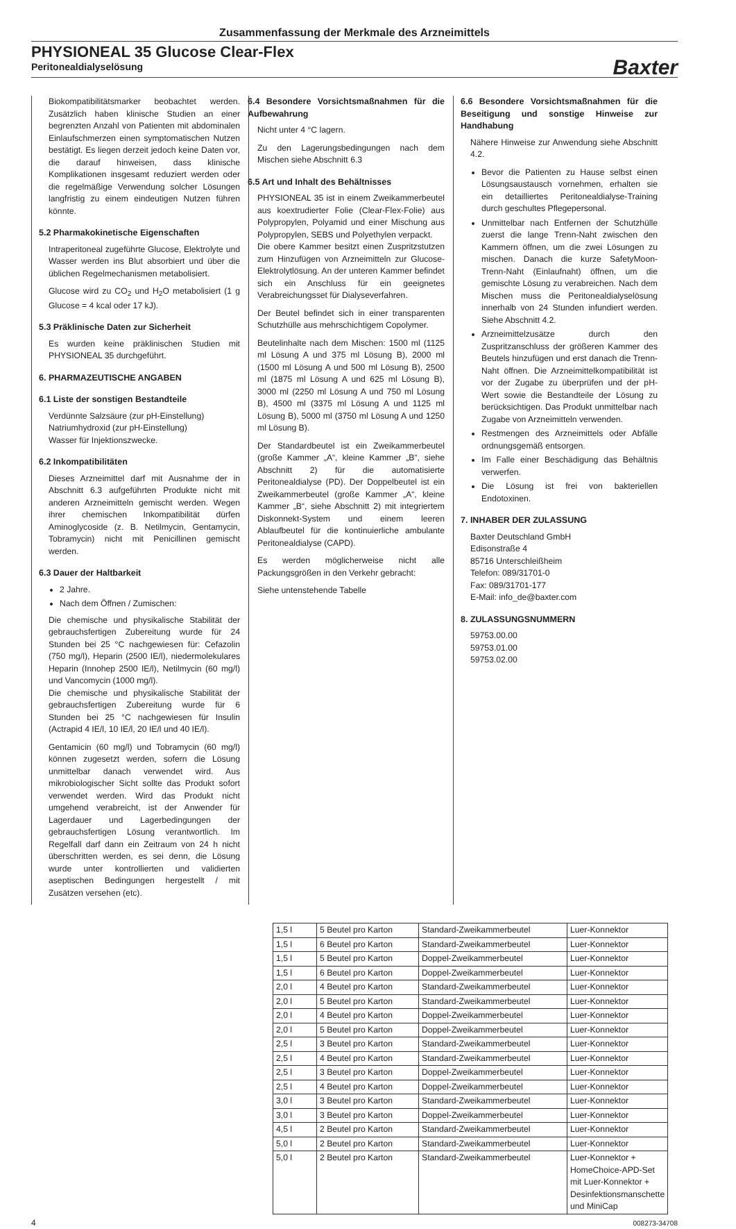Zusammenfassung der Merkmale des Arzneimittels
PHYSIONEAL 35 Glucose Clear-Flex
Peritonealdialyselösung
Baxter
Biokompatibilitätsmarker beobachtet werden. Zusätzlich haben klinische Studien an einer begrenzten Anzahl von Patienten mit abdominalen Einlaufschmerzen einen symptomatischen Nutzen bestätigt. Es liegen derzeit jedoch keine Daten vor, die darauf hinweisen, dass klinische Komplikationen insgesamt reduziert werden oder die regelmäßige Verwendung solcher Lösungen langfristig zu einem eindeutigen Nutzen führen könnte.
5.2 Pharmakokinetische Eigenschaften
Intraperitoneal zugeführte Glucose, Elektrolyte und Wasser werden ins Blut absorbiert und über die üblichen Regelmechanismen metabolisiert.
Glucose wird zu CO<sub>2</sub> und H<sub>2</sub>O metabolisiert (1 g Glucose = 4 kcal oder 17 kJ).
5.3 Präklinische Daten zur Sicherheit
Es wurden keine präklinischen Studien mit PHYSIONEAL 35 durchgeführt.
6. PHARMAZEUTISCHE ANGABEN
6.1 Liste der sonstigen Bestandteile
Verdünnte Salzsäure (zur pH-Einstellung)
Natriumhydroxid (zur pH-Einstellung)
Wasser für Injektionszwecke.
6.2 Inkompatibilitäten
Dieses Arzneimittel darf mit Ausnahme der in Abschnitt 6.3 aufgeführten Produkte nicht mit anderen Arzneimitteln gemischt werden. Wegen ihrer chemischen Inkompatibilität dürfen Aminoglycoside (z. B. Netilmycin, Gentamycin, Tobramycin) nicht mit Penicillinen gemischt werden.
6.3 Dauer der Haltbarkeit
2 Jahre.
Nach dem Öffnen / Zumischen:
Die chemische und physikalische Stabilität der gebrauchsfertigen Zubereitung wurde für 24 Stunden bei 25 °C nachgewiesen für: Cefazolin (750 mg/l), Heparin (2500 IE/l), niedermolekulares Heparin (Innohep 2500 IE/l), Netilmycin (60 mg/l) und Vancomycin (1000 mg/l).
Die chemische und physikalische Stabilität der gebrauchsfertigen Zubereitung wurde für 6 Stunden bei 25 °C nachgewiesen für Insulin (Actrapid 4 IE/l, 10 IE/l, 20 IE/l und 40 IE/l).
Gentamicin (60 mg/l) und Tobramycin (60 mg/l) können zugesetzt werden, sofern die Lösung unmittelbar danach verwendet wird. Aus mikrobiologischer Sicht sollte das Produkt sofort verwendet werden. Wird das Produkt nicht umgehend verabreicht, ist der Anwender für Lagerdauer und Lagerbedingungen der gebrauchsfertigen Lösung verantwortlich. Im Regelfall darf dann ein Zeitraum von 24 h nicht überschritten werden, es sei denn, die Lösung wurde unter kontrollierten und validierten aseptischen Bedingungen hergestellt / mit Zusätzen versehen (etc).
6.4 Besondere Vorsichtsmaßnahmen für die Aufbewahrung
Nicht unter 4 °C lagern.
Zu den Lagerungsbedingungen nach dem Mischen siehe Abschnitt 6.3
6.5 Art und Inhalt des Behältnisses
PHYSIONEAL 35 ist in einem Zweikammerbeutel aus koextrudierter Folie (Clear-Flex-Folie) aus Polypropylen, Polyamid und einer Mischung aus Polypropylen, SEBS und Polyethylen verpackt.
Die obere Kammer besitzt einen Zuspritzstutzen zum Hinzufügen von Arzneimitteln zur Glucose-Elektrolytlösung. An der unteren Kammer befindet sich ein Anschluss für ein geeignetes Verabreichungsset für Dialyseverfahren.
Der Beutel befindet sich in einer transparenten Schutzhülle aus mehrschichtigem Copolymer.
Beutelinhalte nach dem Mischen: 1500 ml (1125 ml Lösung A und 375 ml Lösung B), 2000 ml (1500 ml Lösung A und 500 ml Lösung B), 2500 ml (1875 ml Lösung A und 625 ml Lösung B), 3000 ml (2250 ml Lösung A und 750 ml Lösung B), 4500 ml (3375 ml Lösung A und 1125 ml Lösung B), 5000 ml (3750 ml Lösung A und 1250 ml Lösung B).
Der Standardbeutel ist ein Zweikammerbeutel (große Kammer „A“, kleine Kammer „B“, siehe Abschnitt 2) für die automatisierte Peritonealdialyse (PD). Der Doppelbeutel ist ein Zweikammerbeutel (große Kammer „A“, kleine Kammer „B“, siehe Abschnitt 2) mit integriertem Diskonnekt-System und einem leeren Ablaufbeutel für die kontinuierliche ambulante Peritonealdialyse (CAPD).
Es werden möglicherweise nicht alle Packungsgrößen in den Verkehr gebracht:
Siehe untenstehende Tabelle
6.6 Besondere Vorsichtsmaßnahmen für die Beseitigung und sonstige Hinweise zur Handhabung
Nähere Hinweise zur Anwendung siehe Abschnitt 4.2.
Bevor die Patienten zu Hause selbst einen Lösungsaustausch vornehmen, erhalten sie ein detailliertes Peritonealdialyse-Training durch geschultes Pflegepersonal.
Unmittelbar nach Entfernen der Schutzhülle zuerst die lange Trenn-Naht zwischen den Kammern öffnen, um die zwei Lösungen zu mischen. Danach die kurze SafetyMoon-Trenn-Naht (Einlaufnaht) öffnen, um die gemischte Lösung zu verabreichen. Nach dem Mischen muss die Peritonealdialyselösung innerhalb von 24 Stunden infundiert werden. Siehe Abschnitt 4.2.
Arzneimittelzusätze durch den Zuspritzanschluss der größeren Kammer des Beutels hinzufügen und erst danach die Trenn-Naht öffnen. Die Arzneimittelkompatibilität ist vor der Zugabe zu überprüfen und der pH-Wert sowie die Bestandteile der Lösung zu berücksichtigen. Das Produkt unmittelbar nach Zugabe von Arzneimitteln verwenden.
Restmengen des Arzneimittels oder Abfälle ordnungsgemäß entsorgen.
Im Falle einer Beschädigung das Behältnis verwerfen.
Die Lösung ist frei von bakteriellen Endotoxinen.
7. INHABER DER ZULASSUNG
Baxter Deutschland GmbH
Edisonstraße 4
85716 Unterschleißheim
Telefon: 089/31701-0
Fax: 089/31701-177
E-Mail: info_de@baxter.com
8. ZULASSUNGSNUMMERN
59753.00.00
59753.01.00
59753.02.00
| 1,5 l | 5 Beutel pro Karton | Standard-Zweikammerbeutel | Luer-Konnektor |
| 1,5 l | 6 Beutel pro Karton | Standard-Zweikammerbeutel | Luer-Konnektor |
| 1,5 l | 5 Beutel pro Karton | Doppel-Zweikammerbeutel | Luer-Konnektor |
| 1,5 l | 6 Beutel pro Karton | Doppel-Zweikammerbeutel | Luer-Konnektor |
| 2,0 l | 4 Beutel pro Karton | Standard-Zweikammerbeutel | Luer-Konnektor |
| 2,0 l | 5 Beutel pro Karton | Standard-Zweikammerbeutel | Luer-Konnektor |
| 2,0 l | 4 Beutel pro Karton | Doppel-Zweikammerbeutel | Luer-Konnektor |
| 2,0 l | 5 Beutel pro Karton | Doppel-Zweikammerbeutel | Luer-Konnektor |
| 2,5 l | 3 Beutel pro Karton | Standard-Zweikammerbeutel | Luer-Konnektor |
| 2,5 l | 4 Beutel pro Karton | Standard-Zweikammerbeutel | Luer-Konnektor |
| 2,5 l | 3 Beutel pro Karton | Doppel-Zweikammerbeutel | Luer-Konnektor |
| 2,5 l | 4 Beutel pro Karton | Doppel-Zweikammerbeutel | Luer-Konnektor |
| 3,0 l | 3 Beutel pro Karton | Standard-Zweikammerbeutel | Luer-Konnektor |
| 3,0 l | 3 Beutel pro Karton | Doppel-Zweikammerbeutel | Luer-Konnektor |
| 4,5 l | 2 Beutel pro Karton | Standard-Zweikammerbeutel | Luer-Konnektor |
| 5,0 l | 2 Beutel pro Karton | Standard-Zweikammerbeutel | Luer-Konnektor |
| 5,0 l | 2 Beutel pro Karton | Standard-Zweikammerbeutel | Luer-Konnektor + HomeChoice-APD-Set mit Luer-Konnektor + Desinfektionsmanschette und MiniCap |
4 008273-34708